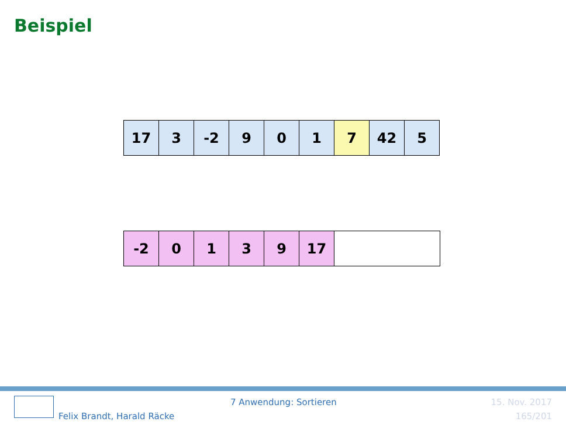Beispiel
| 17 | 3 | -2 | 9 | 0 | 1 | 7 | 42 | 5 |
| -2 | 0 | 1 | 3 | 9 | 17 | |
7 Anwendung: Sortieren 15. Nov. 2017
Felix Brandt, Harald Räcke 165/201